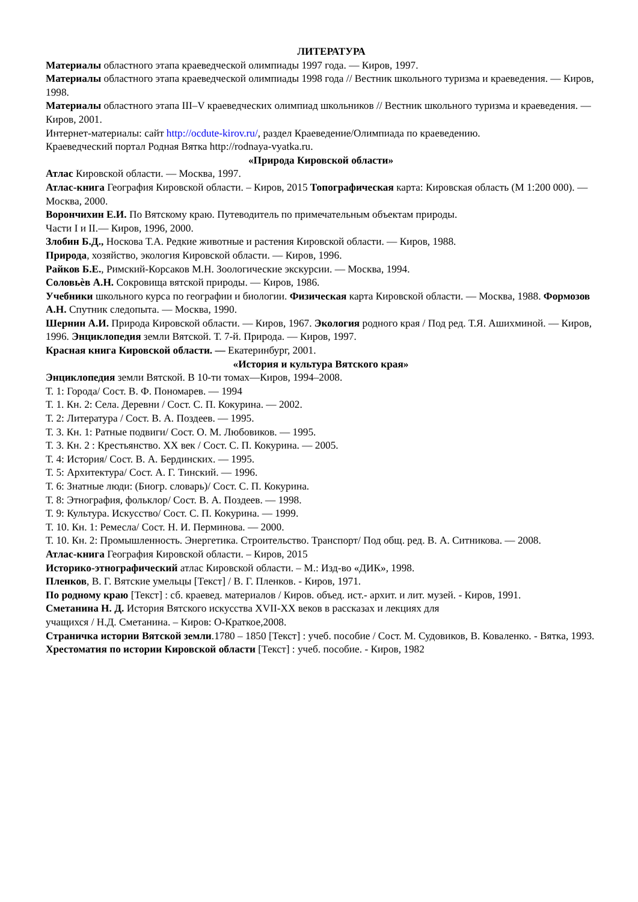ЛИТЕРАТУРА
Материалы областного этапа краеведческой олимпиады 1997 года. — Киров, 1997.
Материалы областного этапа краеведческой олимпиады 1998 года // Вестник школьного туризма и краеведения. — Киров, 1998.
Материалы областного этапа III–V краеведческих олимпиад школьников // Вестник школьного туризма и краеведения. — Киров, 2001.
Интернет-материалы: сайт http://ocdute-kirov.ru/, раздел Краеведение/Олимпиада по краеведению.
Краеведческий портал Родная Вятка http://rodnaya-vyatka.ru.
«Природа Кировской области»
Атлас Кировской области. — Москва, 1997.
Атлас-книга География Кировской области. – Киров, 2015 Топографическая карта: Кировская область (М 1:200 000). — Москва, 2000.
Ворончихин Е.И. По Вятскому краю. Путеводитель по примечательным объектам природы.
Части I и II.— Киров, 1996, 2000.
Злобин Б.Д., Носкова Т.А. Редкие животные и растения Кировской области. — Киров, 1988.
Природа, хозяйство, экология Кировской области. — Киров, 1996.
Райков Б.Е., Римский-Корсаков М.Н. Зоологические экскурсии. — Москва, 1994.
Соловьѐв А.Н. Сокровища вятской природы. — Киров, 1986.
Учебники школьного курса по географии и биологии. Физическая карта Кировской области. — Москва, 1988. Формозов А.Н. Спутник следопыта. — Москва, 1990.
Шернин А.И. Природа Кировской области. — Киров, 1967. Экология родного края / Под ред. Т.Я. Ашихминой. — Киров, 1996. Энциклопедия земли Вятской. Т. 7-й. Природа. — Киров, 1997.
Красная книга Кировской области. — Екатеринбург, 2001.
«История и культура Вятского края»
Энциклопедия земли Вятской. В 10-ти томах—Киров, 1994–2008.
Т. 1: Города/ Сост. В. Ф. Пономарев. — 1994
Т. 1. Кн. 2: Села. Деревни / Сост. С. П. Кокурина. — 2002.
Т. 2: Литература / Сост. В. А. Поздеев. — 1995.
Т. 3. Кн. 1: Ратные подвиги/ Сост. О. М. Любовиков. — 1995.
Т. 3. Кн. 2 : Крестьянство. XX век / Сост. С. П. Кокурина. — 2005.
Т. 4: История/ Сост. В. А. Бердинских. — 1995.
Т. 5: Архитектура/ Сост. А. Г. Тинский. — 1996.
Т. 6: Знатные люди: (Биогр. словарь)/ Сост. С. П. Кокурина.
Т. 8: Этнография, фольклор/ Сост. В. А. Поздеев. — 1998.
Т. 9: Культура. Искусство/ Сост. С. П. Кокурина. — 1999.
Т. 10. Кн. 1: Ремесла/ Сост. Н. И. Перминова. — 2000.
Т. 10. Кн. 2: Промышленность. Энергетика. Строительство. Транспорт/ Под общ. ред. В. А. Ситникова. — 2008.
Атлас-книга География Кировской области. – Киров, 2015
Историко-этнографический атлас Кировской области. – М.: Изд-во «ДИК», 1998.
Пленков, В. Г. Вятские умельцы [Текст] / В. Г. Пленков. - Киров, 1971.
По родному краю [Текст] : сб. краевед. материалов / Киров. объед. ист.- архит. и лит. музей. - Киров, 1991.
Сметанина Н. Д. История Вятского искусства XVII-XX веков в рассказах и лекциях для
учащихся / Н.Д. Сметанина. – Киров: О-Краткое,2008.
Страничка истории Вятской земли.1780 – 1850 [Текст] : учеб. пособие / Сост. М. Судовиков, В. Коваленко. - Вятка, 1993.
Хрестоматия по истории Кировской области [Текст] : учеб. пособие. - Киров, 1982